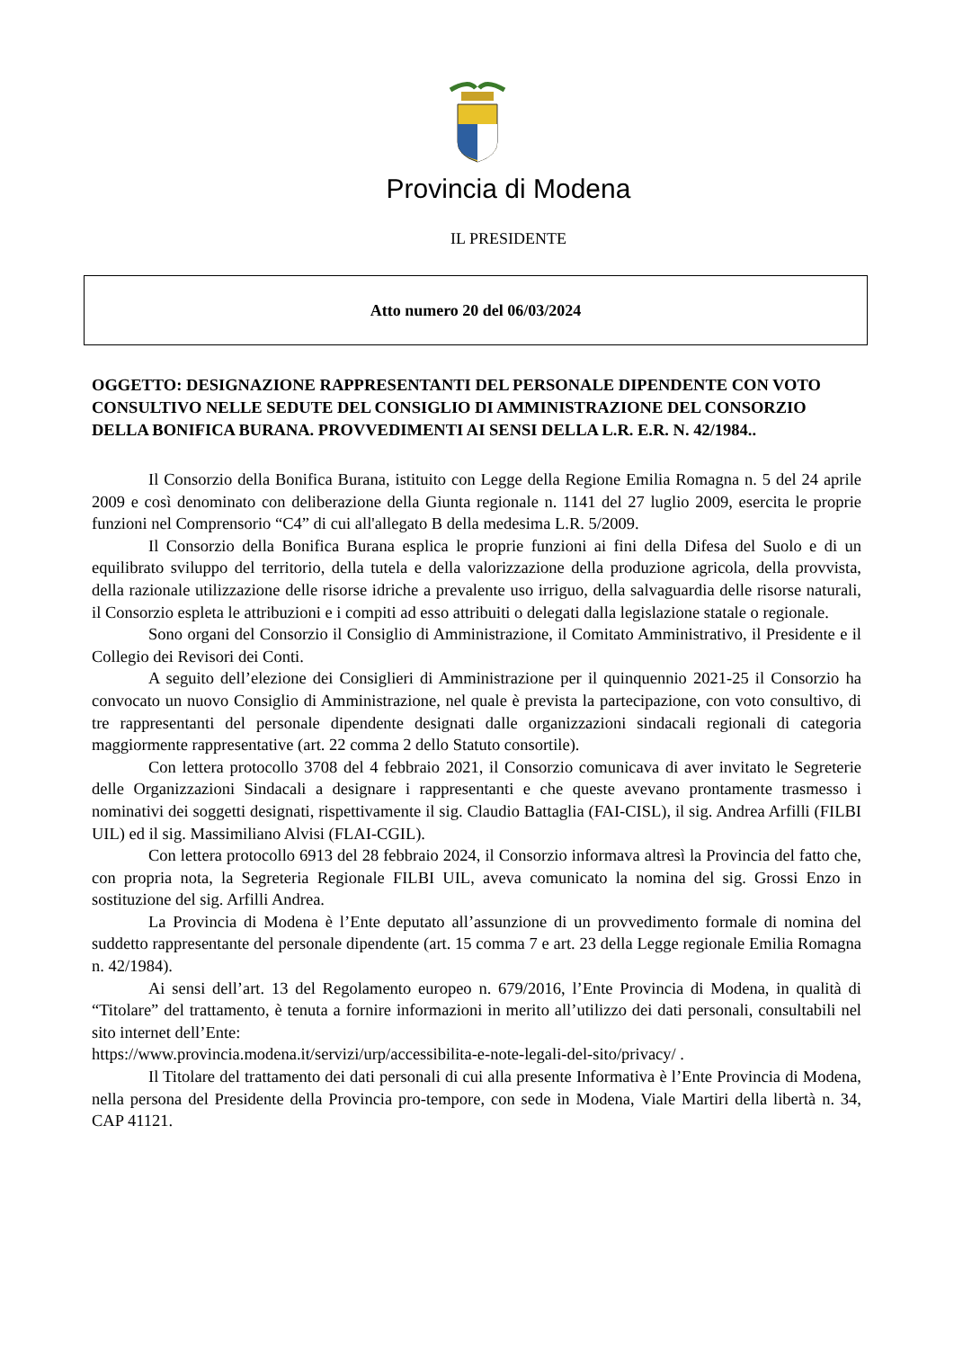Provincia di Modena
IL PRESIDENTE
Atto numero 20 del 06/03/2024
OGGETTO: DESIGNAZIONE RAPPRESENTANTI DEL PERSONALE DIPENDENTE CON VOTO CONSULTIVO NELLE SEDUTE DEL CONSIGLIO DI AMMINISTRAZIONE DEL CONSORZIO DELLA BONIFICA BURANA. PROVVEDIMENTI AI SENSI DELLA L.R. E.R. N. 42/1984..
Il Consorzio della Bonifica Burana, istituito con Legge della Regione Emilia Romagna n. 5 del 24 aprile 2009 e così denominato con deliberazione della Giunta regionale n. 1141 del 27 luglio 2009, esercita le proprie funzioni nel Comprensorio “C4” di cui all'allegato B della medesima L.R. 5/2009.
Il Consorzio della Bonifica Burana esplica le proprie funzioni ai fini della Difesa del Suolo e di un equilibrato sviluppo del territorio, della tutela e della valorizzazione della produzione agricola, della provvista, della razionale utilizzazione delle risorse idriche a prevalente uso irriguo, della salvaguardia delle risorse naturali, il Consorzio espleta le attribuzioni e i compiti ad esso attribuiti o delegati dalla legislazione statale o regionale.
Sono organi del Consorzio il Consiglio di Amministrazione, il Comitato Amministrativo, il Presidente e il Collegio dei Revisori dei Conti.
A seguito dell’elezione dei Consiglieri di Amministrazione per il quinquennio 2021-25 il Consorzio ha convocato un nuovo Consiglio di Amministrazione, nel quale è prevista la partecipazione, con voto consultivo, di tre rappresentanti del personale dipendente designati dalle organizzazioni sindacali regionali di categoria maggiormente rappresentative (art. 22 comma 2 dello Statuto consortile).
Con lettera protocollo 3708 del 4 febbraio 2021, il Consorzio comunicava di aver invitato le Segreterie delle Organizzazioni Sindacali a designare i rappresentanti e che queste avevano prontamente trasmesso i nominativi dei soggetti designati, rispettivamente il sig. Claudio Battaglia (FAI-CISL), il sig. Andrea Arfilli (FILBI UIL) ed il sig. Massimiliano Alvisi (FLAI-CGIL).
Con lettera protocollo 6913 del 28 febbraio 2024, il Consorzio informava altresì la Provincia del fatto che, con propria nota, la Segreteria Regionale FILBI UIL, aveva comunicato la nomina del sig. Grossi Enzo in sostituzione del sig. Arfilli Andrea.
La Provincia di Modena è l’Ente deputato all’assunzione di un provvedimento formale di nomina del suddetto rappresentante del personale dipendente (art. 15 comma 7 e art. 23 della Legge regionale Emilia Romagna n. 42/1984).
Ai sensi dell’art. 13 del Regolamento europeo n. 679/2016, l’Ente Provincia di Modena, in qualità di “Titolare” del trattamento, è tenuta a fornire informazioni in merito all’utilizzo dei dati personali, consultabili nel sito internet dell’Ente:
https://www.provincia.modena.it/servizi/urp/accessibilita-e-note-legali-del-sito/privacy/ .
Il Titolare del trattamento dei dati personali di cui alla presente Informativa è l’Ente Provincia di Modena, nella persona del Presidente della Provincia pro-tempore, con sede in Modena, Viale Martiri della libertà n. 34, CAP 41121.